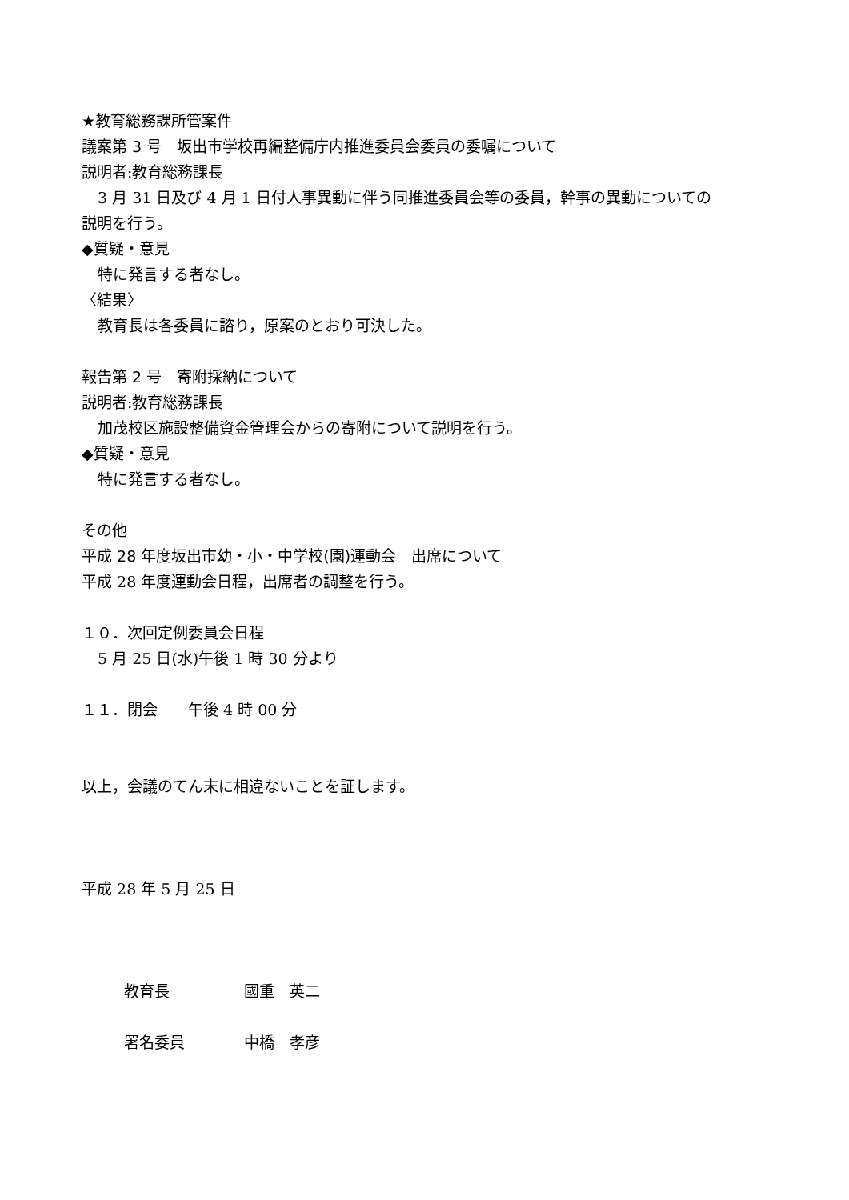★教育総務課所管案件
議案第 3 号　坂出市学校再編整備庁内推進委員会委員の委嘱について
説明者:教育総務課長
3 月 31 日及び 4 月 1 日付人事異動に伴う同推進委員会等の委員，幹事の異動についての
説明を行う。
◆質疑・意見
特に発言する者なし。
〈結果〉
教育長は各委員に諮り，原案のとおり可決した。
報告第 2 号　寄附採納について
説明者:教育総務課長
加茂校区施設整備資金管理会からの寄附について説明を行う。
◆質疑・意見
特に発言する者なし。
その他
平成 28 年度坂出市幼・小・中学校(園)運動会　出席について
平成 28 年度運動会日程，出席者の調整を行う。
１０．次回定例委員会日程
5 月 25 日(水)午後 1 時 30 分より
１１．閉会　　午後 4 時 00 分
以上，会議のてん末に相違ないことを証します。
平成 28 年 5 月 25 日
教育長 國重　英二
署名委員 中橋　孝彦